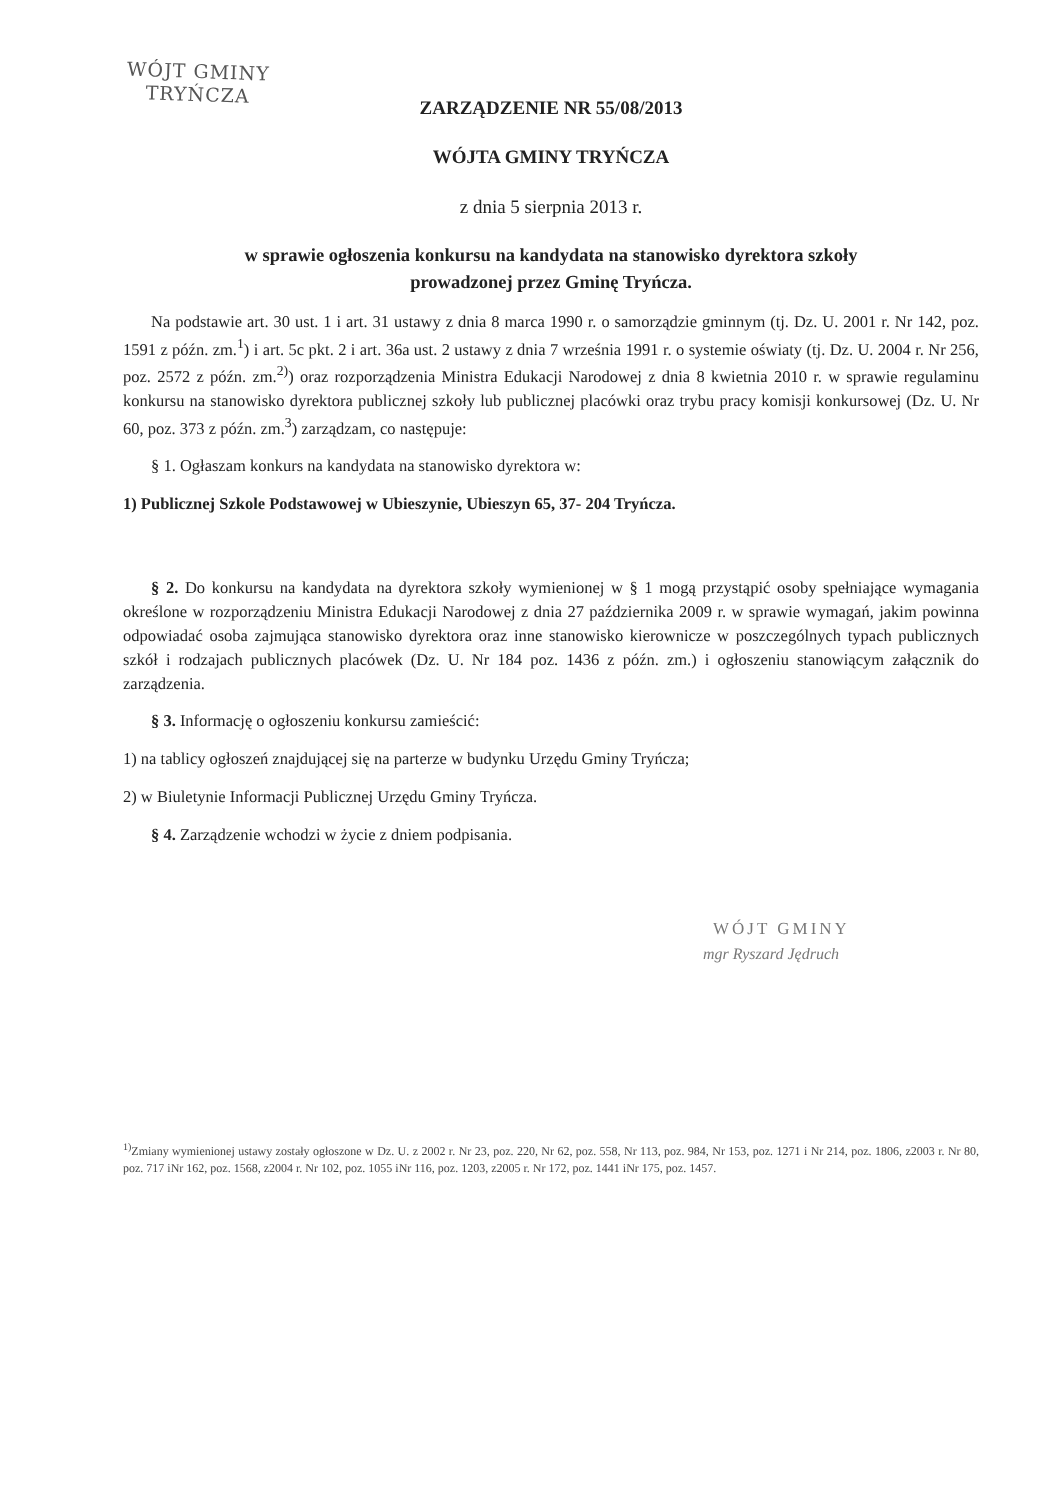WÓJT GMINY
TRYŃCZA
ZARZĄDZENIE NR 55/08/2013
WÓJTA GMINY TRYŃCZA
z dnia 5 sierpnia 2013 r.
w sprawie ogłoszenia konkursu na kandydata na stanowisko dyrektora szkoły
prowadzonej przez Gminę Tryńcza.
Na podstawie art. 30 ust. 1 i art. 31 ustawy z dnia 8 marca 1990 r. o samorządzie gminnym (tj. Dz. U. 2001 r. Nr 142, poz. 1591 z późn. zm.<sup>1</sup>) i art. 5c pkt. 2 i art. 36a ust. 2 ustawy z dnia 7 września 1991 r. o systemie oświaty (tj. Dz. U. 2004 r. Nr 256, poz. 2572 z późn. zm.<sup>2)</sup>) oraz rozporządzenia Ministra Edukacji Narodowej z dnia 8 kwietnia 2010 r. w sprawie regulaminu konkursu na stanowisko dyrektora publicznej szkoły lub publicznej placówki oraz trybu pracy komisji konkursowej (Dz. U. Nr 60, poz. 373 z późn. zm.<sup>3</sup>) zarządzam, co następuje:
§ 1. Ogłaszam konkurs na kandydata na stanowisko dyrektora w:
1) Publicznej Szkole Podstawowej w Ubieszynie, Ubieszyn 65, 37- 204 Tryńcza.
§ 2. Do konkursu na kandydata na dyrektora szkoły wymienionej w § 1 mogą przystąpić osoby spełniające wymagania określone w rozporządzeniu Ministra Edukacji Narodowej z dnia 27 października 2009 r. w sprawie wymagań, jakim powinna odpowiadać osoba zajmująca stanowisko dyrektora oraz inne stanowisko kierownicze w poszczególnych typach publicznych szkół i rodzajach publicznych placówek (Dz. U. Nr 184 poz. 1436 z późn. zm.) i ogłoszeniu stanowiącym załącznik do zarządzenia.
§ 3. Informację o ogłoszeniu konkursu zamieścić:
1) na tablicy ogłoszeń znajdującej się na parterze w budynku Urzędu Gminy Tryńcza;
2) w Biuletynie Informacji Publicznej Urzędu Gminy Tryńcza.
§ 4. Zarządzenie wchodzi w życie z dniem podpisania.
WÓJT GMINY
mgr Ryszard Jędruch
<sup>1)</sup> Zmiany wymienionej ustawy zostały ogłoszone w Dz. U. z 2002 r. Nr 23, poz. 220, Nr 62, poz. 558, Nr 113, poz. 984, Nr 153, poz. 1271 i Nr 214, poz. 1806, z2003 r. Nr 80, poz. 717 iNr 162, poz. 1568, z2004 r. Nr 102, poz. 1055 iNr 116, poz. 1203, z2005 r. Nr 172, poz. 1441 iNr 175, poz. 1457.